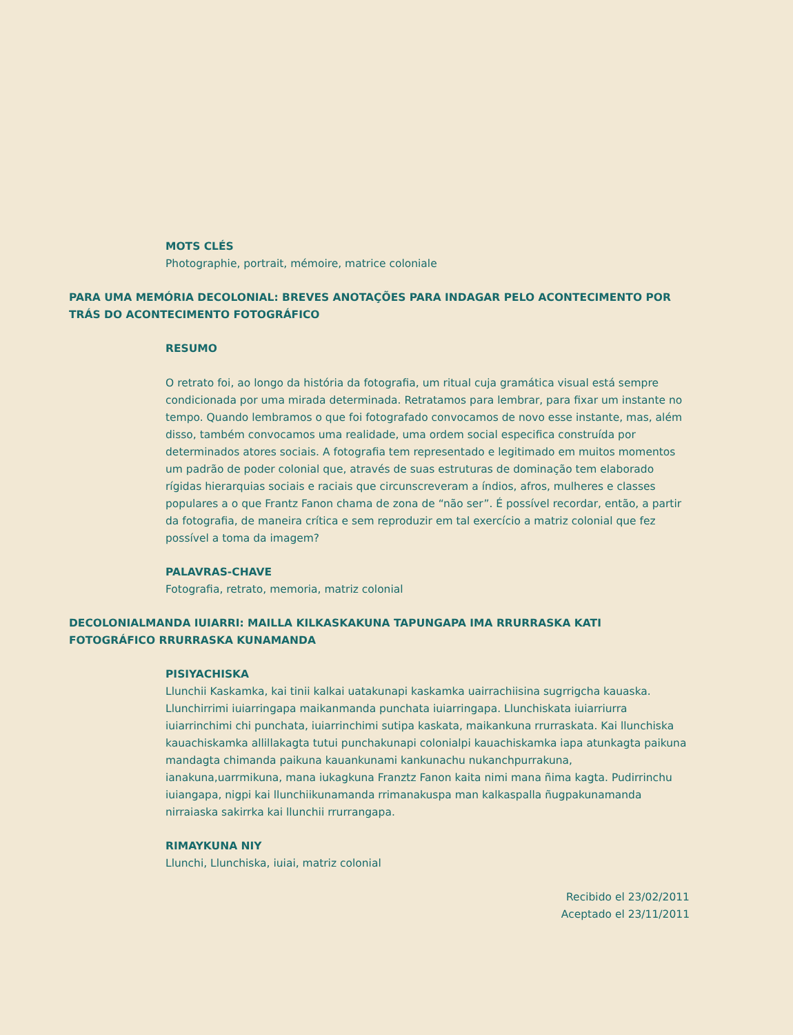MOTS CLÉS
Photographie, portrait, mémoire, matrice coloniale
PARA UMA MEMÓRIA DECOLONIAL: BREVES ANOTAÇÕES PARA INDAGAR PELO ACONTECIMENTO POR TRÁS DO ACONTECIMENTO FOTOGRÁFICO
RESUMO
O retrato foi, ao longo da história da fotografia, um ritual cuja gramática visual está sempre condicionada por uma mirada determinada. Retratamos para lembrar, para fixar um instante no tempo. Quando lembramos o que foi fotografado convocamos de novo esse instante, mas, além disso, também convocamos uma realidade, uma ordem social especifica construída por determinados atores sociais. A fotografia tem representado e legitimado em muitos momentos um padrão de poder colonial que, através de suas estruturas de dominação tem elaborado rígidas hierarquias sociais e raciais que circunscreveram a índios, afros, mulheres e classes populares a o que Frantz Fanon chama de zona de “não ser”. É possível recordar, então, a partir da fotografia, de maneira crítica e sem reproduzir em tal exercício a matriz colonial que fez possível a toma da imagem?
PALAVRAS-CHAVE
Fotografia, retrato, memoria, matriz colonial
DECOLONIALMANDA IUIARRI: MAILLA KILKASKAKUNA TAPUNGAPA IMA RRURRASKA KATI FOTOGRÁFICO RRURRASKA KUNAMANDA
PISIYACHISKA
Llunchii Kaskamka, kai tinii kalkai uatakunapi kaskamka uairrachiisina sugrrigcha kauaska. Llunchirrimi iuiarringapa maikanmanda punchata iuiarringapa. Llunchiskata iuiarriurra iuiarrinchimi chi punchata, iuiarrinchimi sutipa kaskata, maikankuna rrurraskata. Kai llunchiska kauachiskamka allillakagta tutui punchakunapi colonialpi kauachiskamka iapa atunkagta paikuna mandagta chimanda paikuna kauankunami kankunachu nukanchpurrakuna, ianakuna,uarrmikuna, mana iukagkuna Franztz Fanon kaita nimi mana ñima kagta. Pudirrinchu iuiangapa, nigpi kai llunchiikunamanda rrimanakuspa man kalkaspalla ñugpakunamanda nirraiaska sakirrka kai llunchii rrurrangapa.
RIMAYKUNA NIY
Llunchi, Llunchiska, iuiai, matriz colonial
Recibido el 23/02/2011
Aceptado el 23/11/2011